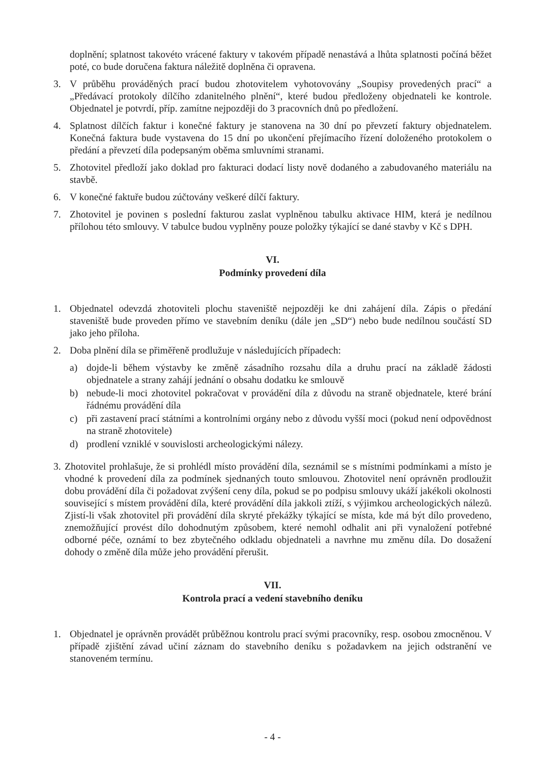doplnění; splatnost takovéto vrácené faktury v takovém případě nenastává a lhůta splatnosti počíná běžet poté, co bude doručena faktura náležitě doplněna či opravena.
3. V průběhu prováděných prací budou zhotovitelem vyhotovovány „Soupisy provedených prací“ a „Předávací protokoly dílčího zdanitelného plnění“, které budou předloženy objednateli ke kontrole. Objednatel je potvrdí, příp. zamítne nejpozději do 3 pracovních dnů po předložení.
4. Splatnost dílčích faktur i konečné faktury je stanovena na 30 dní po převzetí faktury objednatelem. Konečná faktura bude vystavena do 15 dní po ukončení přejímacího řízení doloženého protokolem o předání a převzetí díla podepsaným oběma smluvními stranami.
5. Zhotovitel předloží jako doklad pro fakturaci dodací listy nově dodaného a zabudovaného materiálu na stavbě.
6. V konečné faktuře budou zúčtovány veškeré dílčí faktury.
7. Zhotovitel je povinen s poslední fakturou zaslat vyplněnou tabulku aktivace HIM, která je nedílnou přílohou této smlouvy. V tabulce budou vyplněny pouze položky týkající se dané stavby v Kč s DPH.
VI.
Podmínky provedení díla
1. Objednatel odevzdá zhotoviteli plochu staveniště nejpozději ke dni zahájení díla. Zápis o předání staveniště bude proveden přímo ve stavebním deníku (dále jen „SD“) nebo bude nedílnou součástí SD jako jeho příloha.
2. Doba plnění díla se přiměřeně prodlužuje v následujících případech:
a) dojde-li během výstavby ke změně zásadního rozsahu díla a druhu prací na základě žádosti objednatele a strany zahájí jednání o obsahu dodatku ke smlouvě
b) nebude-li moci zhotovitel pokračovat v provádění díla z důvodu na straně objednatele, které brání řádnému provádění díla
c) při zastavení prací státními a kontrolními orgány nebo z důvodu vyšší moci (pokud není odpovědnost na straně zhotovitele)
d) prodlení vzniklé v souvislosti archeologickými nálezy.
3. Zhotovitel prohlašuje, že si prohlédl místo provádění díla, seznámil se s místními podmínkami a místo je vhodné k provedení díla za podmínek sjednaných touto smlouvou. Zhotovitel není oprávněn prodloužit dobu provádění díla či požadovat zvýšení ceny díla, pokud se po podpisu smlouvy ukáží jakékoli okolnosti související s místem provádění díla, které provádění díla jakkoli ztíží, s výjimkou archeologických nálezů. Zjistí-li však zhotovitel při provádění díla skryté překážky týkající se místa, kde má být dílo provedeno, znemožňující provést dílo dohodnutým způsobem, které nemohl odhalit ani při vynaložení potřebné odborné péče, oznámí to bez zbytečného odkladu objednateli a navrhne mu změnu díla. Do dosažení dohody o změně díla může jeho provádění přerušit.
VII.
Kontrola prací a vedení stavebního deníku
1. Objednatel je oprávněn provádět průběžnou kontrolu prací svými pracovníky, resp. osobou zmocněnou. V případě zjištění závad učiní záznam do stavebního deníku s požadavkem na jejich odstranění ve stanoveném termínu.
- 4 -